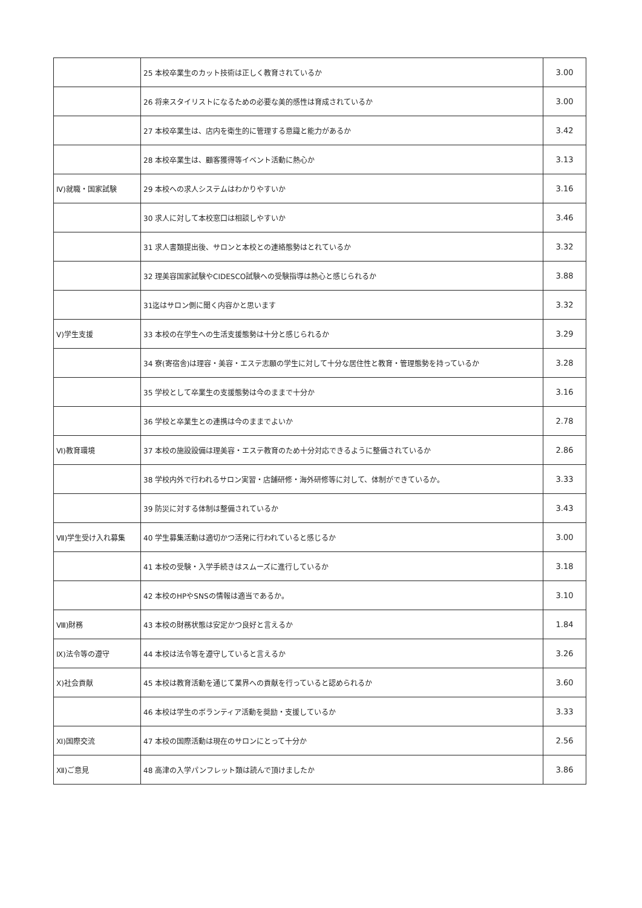| | 25 本校卒業生のカット技術は正しく教育されているか | 3.00 |
| | 26 将来スタイリストになるための必要な美的感性は育成されているか | 3.00 |
| | 27 本校卒業生は、店内を衛生的に管理する意識と能力があるか | 3.42 |
| | 28 本校卒業生は、顧客獲得等イベント活動に熱心か | 3.13 |
| Ⅳ)就職・国家試験 | 29 本校への求人システムはわかりやすいか | 3.16 |
| | 30 求人に対して本校窓口は相談しやすいか | 3.46 |
| | 31 求人書類提出後、サロンと本校との連絡態勢はとれているか | 3.32 |
| | 32 理美容国家試験やCIDESCO試験への受験指導は熱心と感じられるか | 3.88 |
| | 31迄はサロン側に聞く内容かと思います | 3.32 |
| Ⅴ)学生支援 | 33 本校の在学生への生活支援態勢は十分と感じられるか | 3.29 |
| | 34 寮(寄宿舎)は理容・美容・エステ志願の学生に対して十分な居住性と教育・管理態勢を持っているか | 3.28 |
| | 35 学校として卒業生の支援態勢は今のままで十分か | 3.16 |
| | 36 学校と卒業生との連携は今のままでよいか | 2.78 |
| Ⅵ)教育環境 | 37 本校の施設設備は理美容・エステ教育のため十分対応できるように整備されているか | 2.86 |
| | 38 学校内外で行われるサロン実習・店舗研修・海外研修等に対して、体制ができているか。 | 3.33 |
| | 39 防災に対する体制は整備されているか | 3.43 |
| Ⅶ)学生受け入れ募集 | 40 学生募集活動は適切かつ活発に行われていると感じるか | 3.00 |
| | 41 本校の受験・入学手続きはスムーズに進行しているか | 3.18 |
| | 42 本校のHPやSNSの情報は適当であるか。 | 3.10 |
| Ⅷ)財務 | 43 本校の財務状態は安定かつ良好と言えるか | 1.84 |
| Ⅸ)法令等の遵守 | 44 本校は法令等を遵守していると言えるか | 3.26 |
| Ⅹ)社会貢献 | 45 本校は教育活動を通じて業界への貢献を行っていると認められるか | 3.60 |
| | 46 本校は学生のボランティア活動を奨励・支援しているか | 3.33 |
| Ⅺ)国際交流 | 47 本校の国際活動は現在のサロンにとって十分か | 2.56 |
| Ⅻ)ご意見 | 48 高津の入学パンフレット類は読んで頂けましたか | 3.86 |